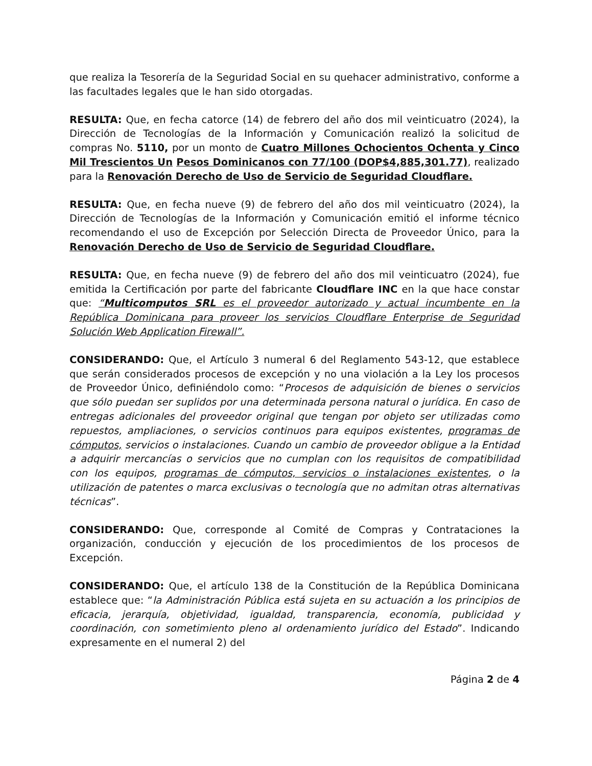que realiza la Tesorería de la Seguridad Social en su quehacer administrativo, conforme a las facultades legales que le han sido otorgadas.
RESULTA: Que, en fecha catorce (14) de febrero del año dos mil veinticuatro (2024), la Dirección de Tecnologías de la Información y Comunicación realizó la solicitud de compras No. 5110, por un monto de Cuatro Millones Ochocientos Ochenta y Cinco Mil Trescientos Un Pesos Dominicanos con 77/100 (DOP$4,885,301.77), realizado para la Renovación Derecho de Uso de Servicio de Seguridad Cloudflare.
RESULTA: Que, en fecha nueve (9) de febrero del año dos mil veinticuatro (2024), la Dirección de Tecnologías de la Información y Comunicación emitió el informe técnico recomendando el uso de Excepción por Selección Directa de Proveedor Único, para la Renovación Derecho de Uso de Servicio de Seguridad Cloudflare.
RESULTA: Que, en fecha nueve (9) de febrero del año dos mil veinticuatro (2024), fue emitida la Certificación por parte del fabricante Cloudflare INC en la que hace constar que: “Multicomputos SRL es el proveedor autorizado y actual incumbente en la República Dominicana para proveer los servicios Cloudflare Enterprise de Seguridad Solución Web Application Firewall”.
CONSIDERANDO: Que, el Artículo 3 numeral 6 del Reglamento 543-12, que establece que serán considerados procesos de excepción y no una violación a la Ley los procesos de Proveedor Único, definiéndolo como: “Procesos de adquisición de bienes o servicios que sólo puedan ser suplidos por una determinada persona natural o jurídica. En caso de entregas adicionales del proveedor original que tengan por objeto ser utilizadas como repuestos, ampliaciones, o servicios continuos para equipos existentes, programas de cómputos, servicios o instalaciones. Cuando un cambio de proveedor obligue a la Entidad a adquirir mercancías o servicios que no cumplan con los requisitos de compatibilidad con los equipos, programas de cómputos, servicios o instalaciones existentes, o la utilización de patentes o marca exclusivas o tecnología que no admitan otras alternativas técnicas”.
CONSIDERANDO: Que, corresponde al Comité de Compras y Contrataciones la organización, conducción y ejecución de los procedimientos de los procesos de Excepción.
CONSIDERANDO: Que, el artículo 138 de la Constitución de la República Dominicana establece que: “la Administración Pública está sujeta en su actuación a los principios de eficacia, jerarquía, objetividad, igualdad, transparencia, economía, publicidad y coordinación, con sometimiento pleno al ordenamiento jurídico del Estado”. Indicando expresamente en el numeral 2) del
Página 2 de 4